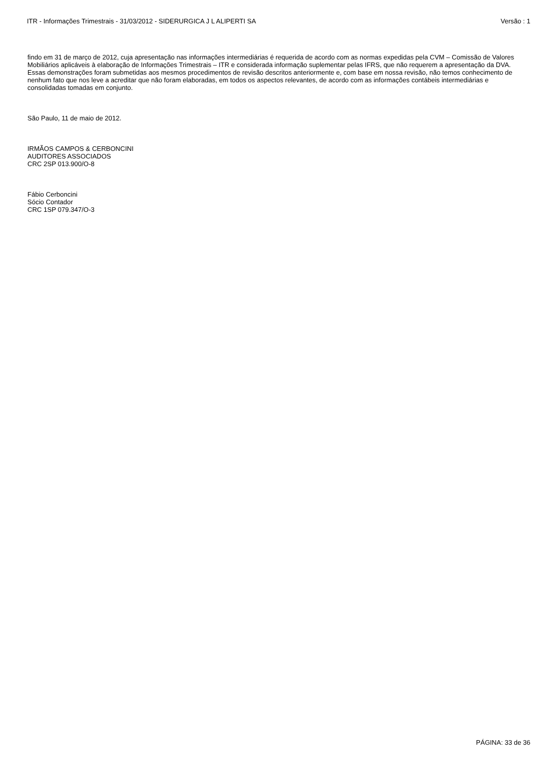ITR - Informações Trimestrais - 31/03/2012 - SIDERURGICA J L ALIPERTI SA Versão : 1
findo em 31 de março de 2012, cuja apresentação nas informações intermediárias é requerida de acordo com as normas expedidas pela CVM – Comissão de Valores Mobiliários aplicáveis à elaboração de Informações Trimestrais – ITR e considerada informação suplementar pelas IFRS, que não requerem a apresentação da DVA. Essas demonstrações foram submetidas aos mesmos procedimentos de revisão descritos anteriormente e, com base em nossa revisão, não temos conhecimento de nenhum fato que nos leve a acreditar que não foram elaboradas, em todos os aspectos relevantes, de acordo com as informações contábeis intermediárias e consolidadas tomadas em conjunto.
São Paulo, 11 de maio de 2012.
IRMÃOS CAMPOS & CERBONCINI
AUDITORES ASSOCIADOS
CRC 2SP 013.900/O-8
Fábio Cerboncini
Sócio Contador
CRC 1SP 079.347/O-3
PÁGINA: 33 de 36